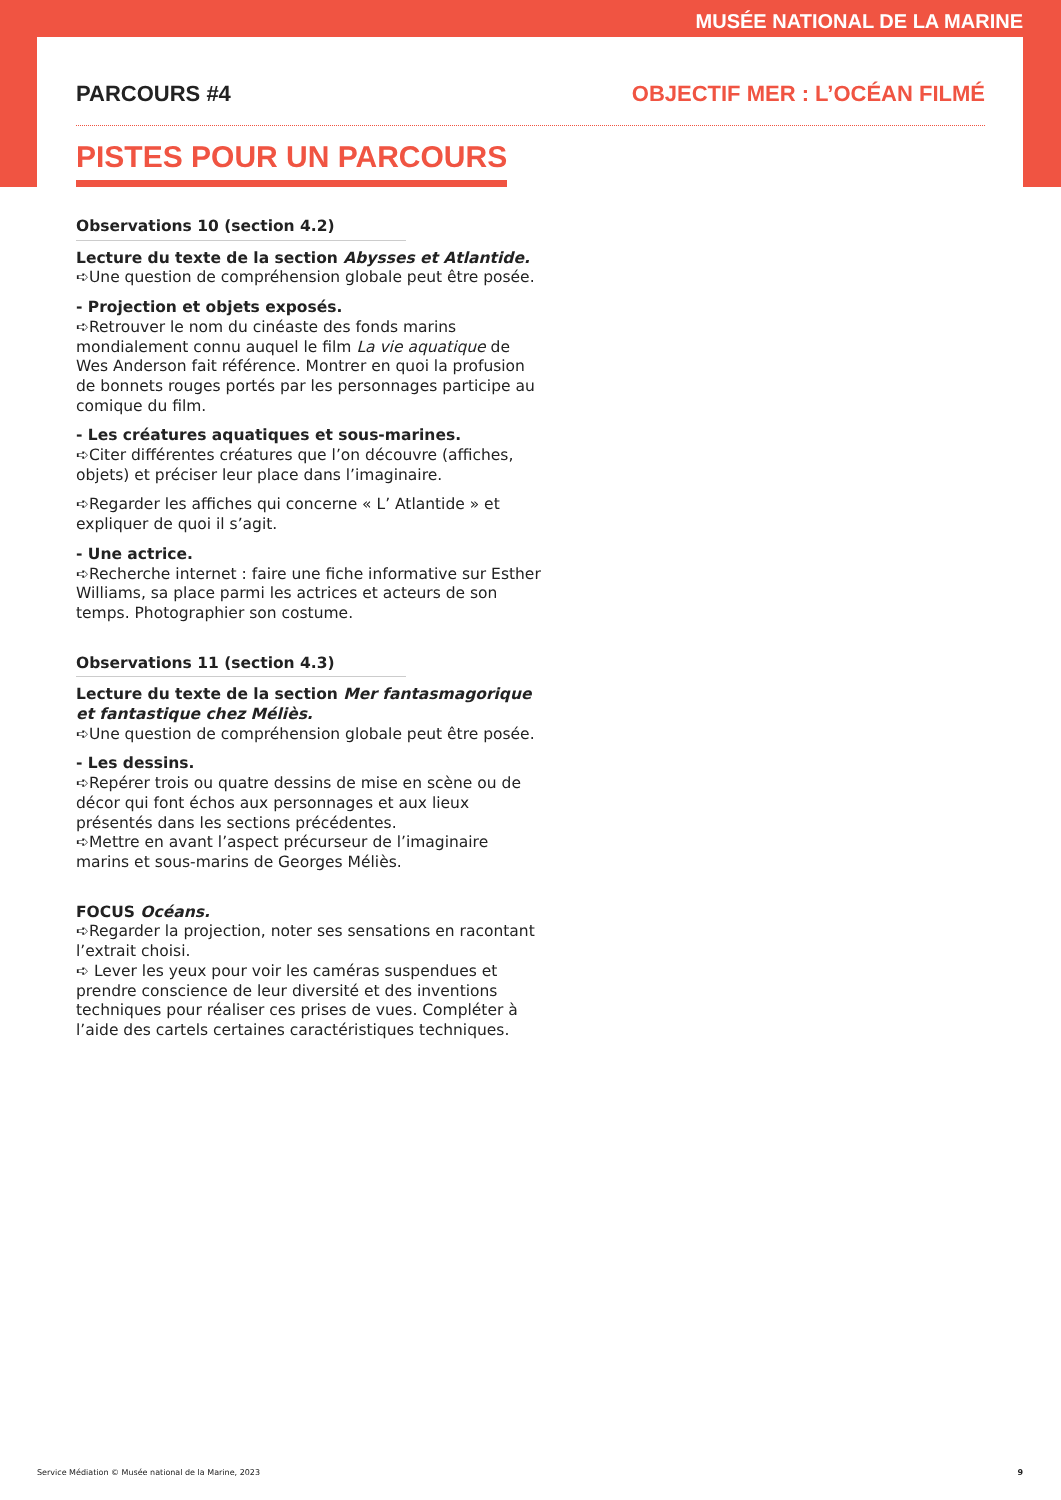MUSÉE NATIONAL DE LA MARINE
PARCOURS #4 OBJECTIF MER : L’OCÉAN FILMÉ
PISTES POUR UN PARCOURS
Observations 10 (section 4.2)
Lecture du texte de la section Abysses et Atlantide.
➪Une question de compréhension globale peut être posée.
- Projection et objets exposés.
➪Retrouver le nom du cinéaste des fonds marins mondialement connu auquel le film La vie aquatique de Wes Anderson fait référence. Montrer en quoi la profusion de bonnets rouges portés par les personnages participe au comique du film.
- Les créatures aquatiques et sous-marines.
➪Citer différentes créatures que l’on découvre (affiches, objets) et préciser leur place dans l’imaginaire.
➪Regarder les affiches qui concerne « L’ Atlantide » et expliquer de quoi il s’agit.
- Une actrice.
➪Recherche internet : faire une fiche informative sur Esther Williams, sa place parmi les actrices et acteurs de son temps. Photographier son costume.
Observations 11 (section 4.3)
Lecture du texte de la section Mer fantasmagorique et fantastique chez Méliès.
➪Une question de compréhension globale peut être posée.
- Les dessins.
➪Repérer trois ou quatre dessins de mise en scène ou de décor qui font échos aux personnages et aux lieux présentés dans les sections précédentes.
➪Mettre en avant l’aspect précurseur de l’imaginaire marins et sous-marins de Georges Méliès.
FOCUS Océans.
➪Regarder la projection, noter ses sensations en racontant l’extrait choisi.
➪ Lever les yeux pour voir les caméras suspendues et prendre conscience de leur diversité et des inventions techniques pour réaliser ces prises de vues. Compléter à l’aide des cartels certaines caractéristiques techniques.
Service Médiation © Musée national de la Marine, 2023 9